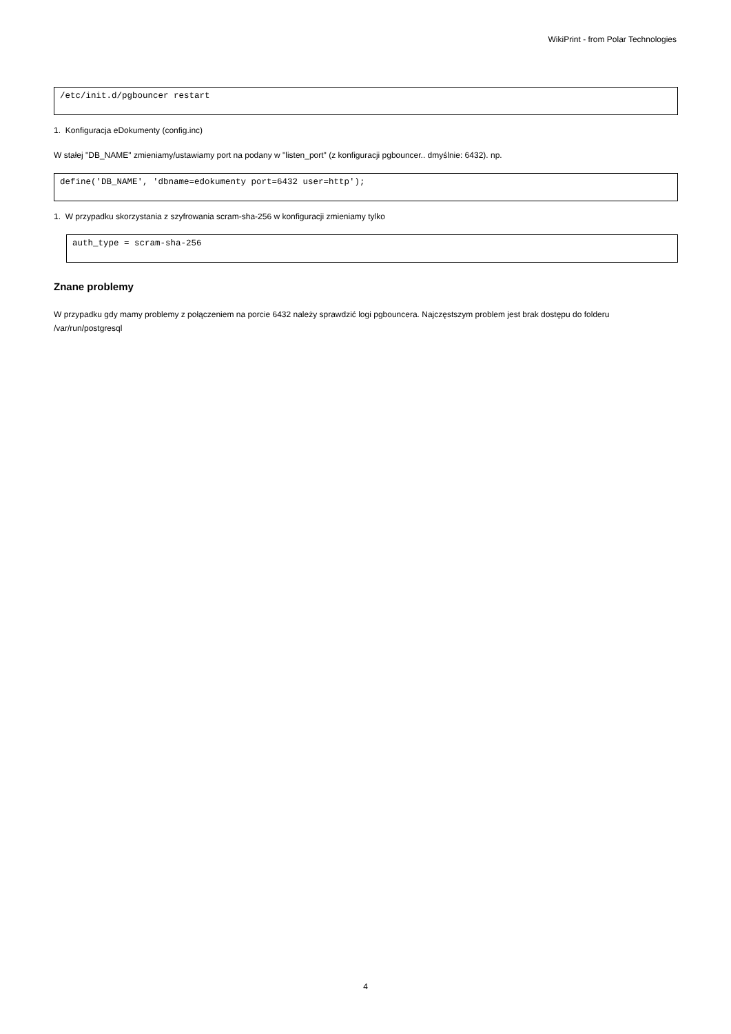WikiPrint - from Polar Technologies
/etc/init.d/pgbouncer restart
1. Konfiguracja eDokumenty (config.inc)
W stałej "DB_NAME" zmieniamy/ustawiamy port na podany w "listen_port" (z konfiguracji pgbouncer.. dmyślnie: 6432). np.
define('DB_NAME', 'dbname=edokumenty port=6432 user=http');
1. W przypadku skorzystania z szyfrowania scram-sha-256 w konfiguracji zmieniamy tylko
auth_type = scram-sha-256
Znane problemy
W przypadku gdy mamy problemy z połączeniem na porcie 6432 należy sprawdzić logi pgbouncera. Najczęstszym problem jest brak dostępu do folderu /var/run/postgresql
4